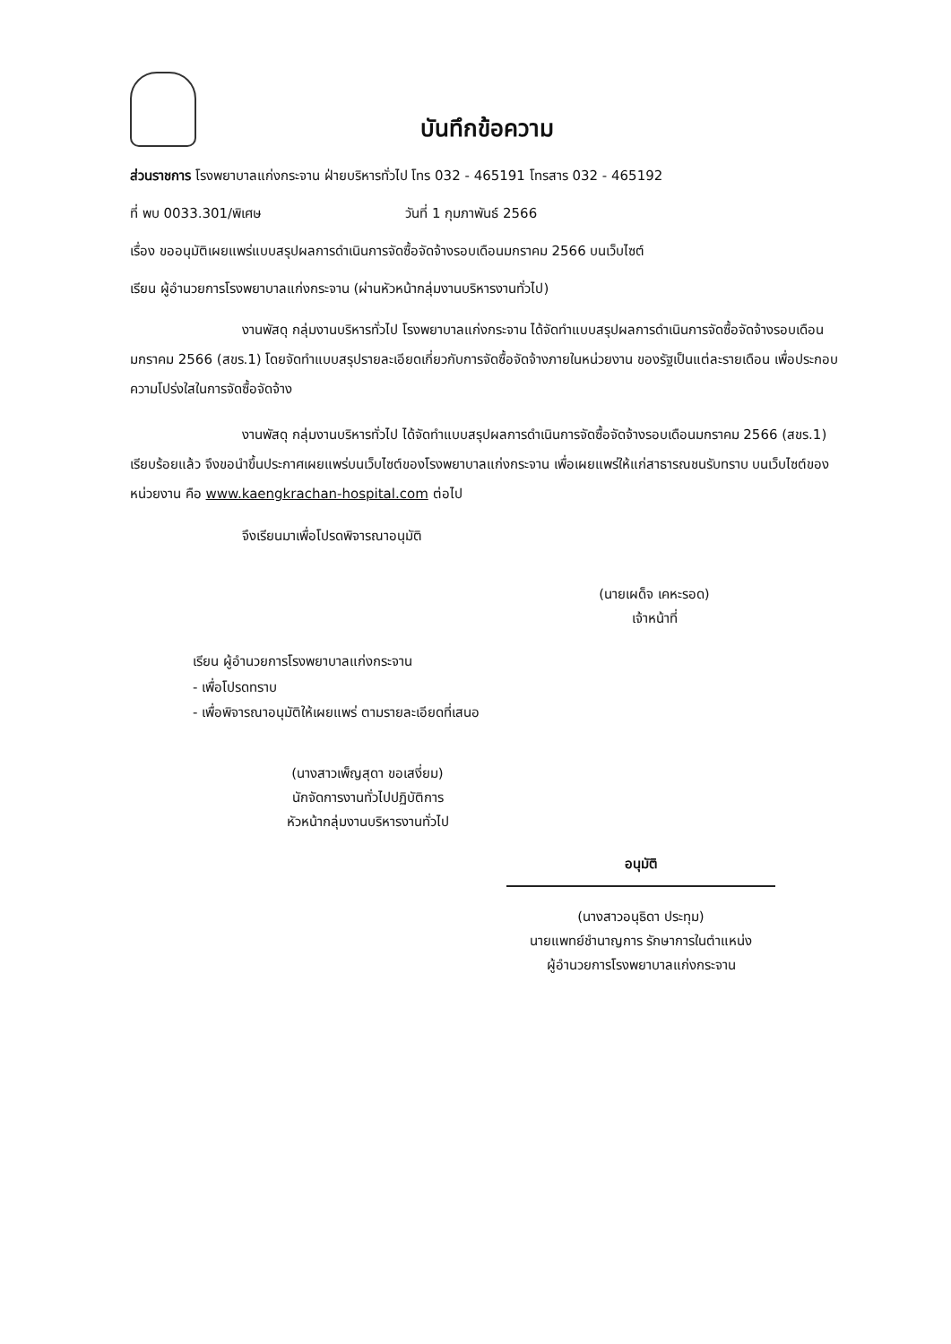บันทึกข้อความ
ส่วนราชการ โรงพยาบาลแก่งกระจาน ฝ่ายบริหารทั่วไป โทร 032 - 465191 โทรสาร 032 - 465192
ที่ พบ 0033.301/พิเศษ วันที่ 1 กุมภาพันธ์ 2566
เรื่อง ขออนุมัติเผยแพร่แบบสรุปผลการดำเนินการจัดซื้อจัดจ้างรอบเดือนมกราคม 2566 บนเว็บไซต์
เรียน ผู้อำนวยการโรงพยาบาลแก่งกระจาน (ผ่านหัวหน้ากลุ่มงานบริหารงานทั่วไป)
งานพัสดุ กลุ่มงานบริหารทั่วไป โรงพยาบาลแก่งกระจาน ได้จัดทำแบบสรุปผลการดำเนินการจัดซื้อจัดจ้างรอบเดือนมกราคม 2566 (สขร.1) โดยจัดทำแบบสรุปรายละเอียดเกี่ยวกับการจัดซื้อจัดจ้างภายในหน่วยงาน ของรัฐเป็นแต่ละรายเดือน เพื่อประกอบความโปร่งใสในการจัดซื้อจัดจ้าง
งานพัสดุ กลุ่มงานบริหารทั่วไป ได้จัดทำแบบสรุปผลการดำเนินการจัดซื้อจัดจ้างรอบเดือนมกราคม 2566 (สขร.1) เรียบร้อยแล้ว จึงขอนำขึ้นประกาศเผยแพร่บนเว็บไซต์ของโรงพยาบาลแก่งกระจาน เพื่อเผยแพร่ให้แก่สาธารณชนรับทราบ บนเว็บไซต์ของหน่วยงาน คือ www.kaengkrachan-hospital.com ต่อไป
จึงเรียนมาเพื่อโปรดพิจารณาอนุมัติ
(นายเผด็จ เคหะรอด)
เจ้าหน้าที่
เรียน ผู้อำนวยการโรงพยาบาลแก่งกระจาน
- เพื่อโปรดทราบ
- เพื่อพิจารณาอนุมัติให้เผยแพร่ ตามรายละเอียดที่เสนอ
(นางสาวเพ็ญสุดา ขอเสงี่ยม)
นักจัดการงานทั่วไปปฏิบัติการ
หัวหน้ากลุ่มงานบริหารงานทั่วไป
อนุมัติ
(นางสาวอนุธิดา ประทุม)
นายแพทย์ชำนาญการ รักษาการในตำแหน่ง
ผู้อำนวยการโรงพยาบาลแก่งกระจาน